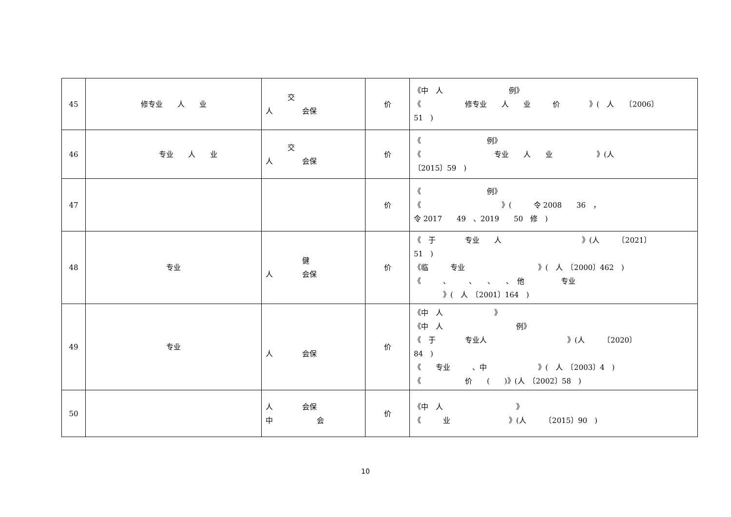| 45 | 修专业 人 业 | 交 人 会保 | 价 | 《中 人 例》 《 修专业 人 业 价 》( 人 〔2006〕 51 ) |
| 46 | 专业 人 业 | 交 人 会保 | 价 | 《 例》 《 专业 人 业 》(人 〔2015〕59 ) |
| 47 | | | 价 | 《 例》 《 》( 令 2008 36 ， 令 2017 49 、2019 50 修 ) |
| 48 | 专业 | 健 人 会保 | 价 | 《 于 专业 人 》(人 〔2021〕 51 ) 《临 专业 》( 人 〔2000〕462 ) 《 、 、 、 、 他 专业 》( 人 〔2001〕164 ) |
| 49 | 专业 | 人 会保 | 价 | 《中 人 》 《中 人 例》 《 于 专业人 》(人 〔2020〕 84 ) 《 专业 、中 》( 人 〔2003〕4 ) 《 价 ( )》(人 〔2002〕58 ) |
| 50 | | 人 会保 中 会 | 价 | 《中 人 》 《 业 》(人 〔2015〕90 ) |
10